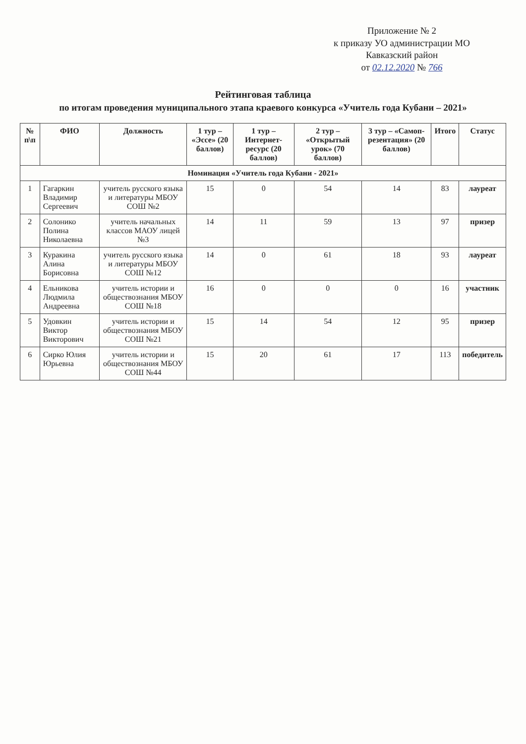Приложение № 2
к приказу УО администрации МО
Кавказский район
от 02.12.2020 № 766
Рейтинговая таблица
по итогам проведения муниципального этапа краевого конкурса «Учитель года Кубани – 2021»
| № п\п | ФИО | Должность | 1 тур – «Эссе» (20 баллов) | 1 тур – Интернет-ресурс (20 баллов) | 2 тур – «Открытый урок» (70 баллов) | 3 тур – «Самоп-резентация» (20 баллов) | Итого | Статус |
| --- | --- | --- | --- | --- | --- | --- | --- | --- |
| Номинация «Учитель года Кубани - 2021» | | | | | | | | |
| 1 | Гагаркин Владимир Сергеевич | учитель русского языка и литературы МБОУ СОШ №2 | 15 | 0 | 54 | 14 | 83 | лауреат |
| 2 | Солонико Полина Николаевна | учитель начальных классов МАОУ лицей №3 | 14 | 11 | 59 | 13 | 97 | призер |
| 3 | Куракина Алина Борисовна | учитель русского языка и литературы МБОУ СОШ №12 | 14 | 0 | 61 | 18 | 93 | лауреат |
| 4 | Ельникова Людмила Андреевна | учитель истории и обществознания МБОУ СОШ №18 | 16 | 0 | 0 | 0 | 16 | участник |
| 5 | Удовкин Виктор Викторович | учитель истории и обществознания МБОУ СОШ №21 | 15 | 14 | 54 | 12 | 95 | призер |
| 6 | Сирко Юлия Юрьевна | учитель истории и обществознания МБОУ СОШ №44 | 15 | 20 | 61 | 17 | 113 | победитель |